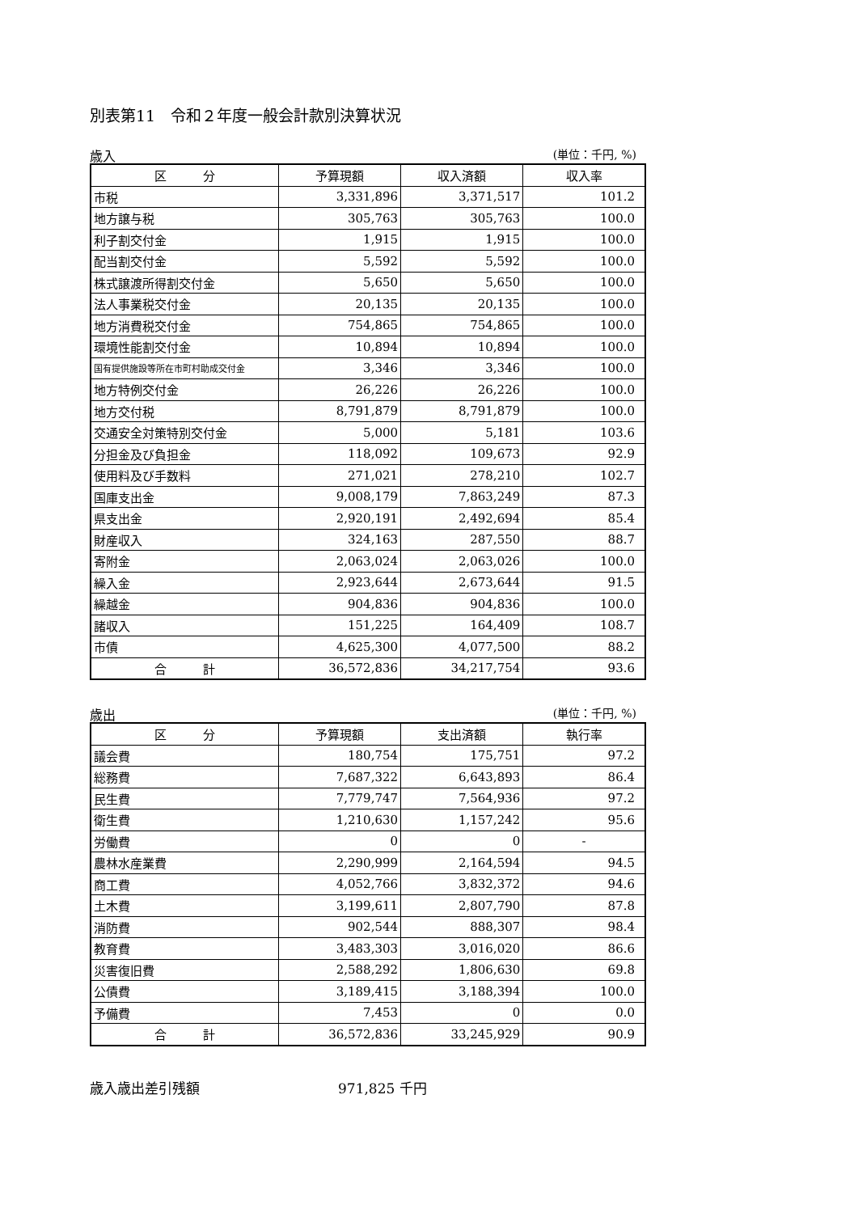別表第11　令和２年度一般会計款別決算状況
歳入 (単位：千円, %)
| 区 分 | 予算現額 | 収入済額 | 収入率 |
| --- | --- | --- | --- |
| 市税 | 3,331,896 | 3,371,517 | 101.2 |
| 地方譲与税 | 305,763 | 305,763 | 100.0 |
| 利子割交付金 | 1,915 | 1,915 | 100.0 |
| 配当割交付金 | 5,592 | 5,592 | 100.0 |
| 株式譲渡所得割交付金 | 5,650 | 5,650 | 100.0 |
| 法人事業税交付金 | 20,135 | 20,135 | 100.0 |
| 地方消費税交付金 | 754,865 | 754,865 | 100.0 |
| 環境性能割交付金 | 10,894 | 10,894 | 100.0 |
| 国有提供施設等所在市町村助成交付金 | 3,346 | 3,346 | 100.0 |
| 地方特例交付金 | 26,226 | 26,226 | 100.0 |
| 地方交付税 | 8,791,879 | 8,791,879 | 100.0 |
| 交通安全対策特別交付金 | 5,000 | 5,181 | 103.6 |
| 分担金及び負担金 | 118,092 | 109,673 | 92.9 |
| 使用料及び手数料 | 271,021 | 278,210 | 102.7 |
| 国庫支出金 | 9,008,179 | 7,863,249 | 87.3 |
| 県支出金 | 2,920,191 | 2,492,694 | 85.4 |
| 財産収入 | 324,163 | 287,550 | 88.7 |
| 寄附金 | 2,063,024 | 2,063,026 | 100.0 |
| 繰入金 | 2,923,644 | 2,673,644 | 91.5 |
| 繰越金 | 904,836 | 904,836 | 100.0 |
| 諸収入 | 151,225 | 164,409 | 108.7 |
| 市債 | 4,625,300 | 4,077,500 | 88.2 |
| 合 計 | 36,572,836 | 34,217,754 | 93.6 |
歳出 (単位：千円, %)
| 区 分 | 予算現額 | 支出済額 | 執行率 |
| --- | --- | --- | --- |
| 議会費 | 180,754 | 175,751 | 97.2 |
| 総務費 | 7,687,322 | 6,643,893 | 86.4 |
| 民生費 | 7,779,747 | 7,564,936 | 97.2 |
| 衛生費 | 1,210,630 | 1,157,242 | 95.6 |
| 労働費 | 0 | 0 | - |
| 農林水産業費 | 2,290,999 | 2,164,594 | 94.5 |
| 商工費 | 4,052,766 | 3,832,372 | 94.6 |
| 土木費 | 3,199,611 | 2,807,790 | 87.8 |
| 消防費 | 902,544 | 888,307 | 98.4 |
| 教育費 | 3,483,303 | 3,016,020 | 86.6 |
| 災害復旧費 | 2,588,292 | 1,806,630 | 69.8 |
| 公債費 | 3,189,415 | 3,188,394 | 100.0 |
| 予備費 | 7,453 | 0 | 0.0 |
| 合 計 | 36,572,836 | 33,245,929 | 90.9 |
歳入歳出差引残額 971,825 千円